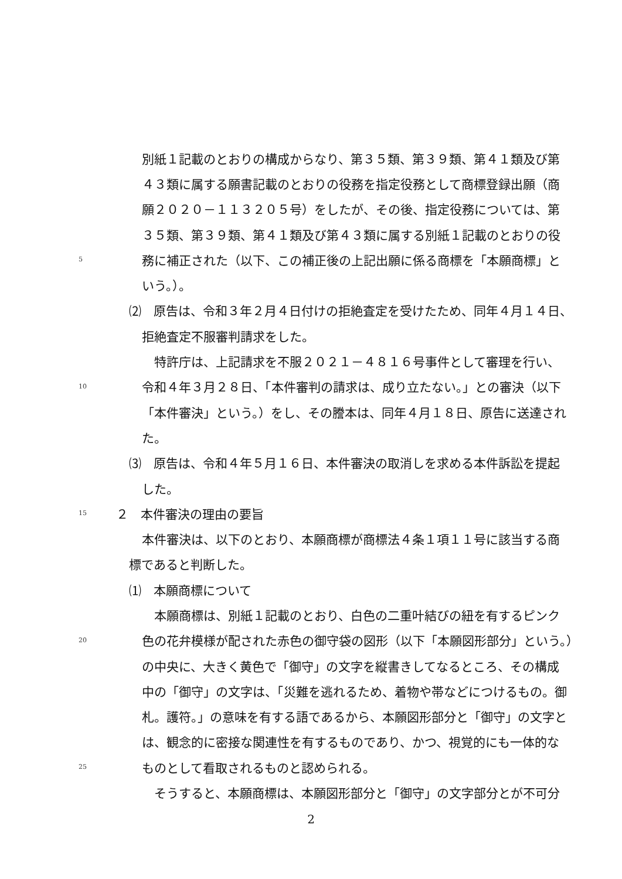別紙１記載のとおりの構成からなり、第３５類、第３９類、第４１類及び第
４３類に属する願書記載のとおりの役務を指定役務として商標登録出願（商
願２０２０－１１３２０５号）をしたが、その後、指定役務については、第
３５類、第３９類、第４１類及び第４３類に属する別紙１記載のとおりの役
5 務に補正された（以下、この補正後の上記出願に係る商標を「本願商標」と
いう。）。
⑵　原告は、令和３年２月４日付けの拒絶査定を受けたため、同年４月１４日、
拒絶査定不服審判請求をした。
　特許庁は、上記請求を不服２０２１－４８１６号事件として審理を行い、
10 令和４年３月２８日、「本件審判の請求は、成り立たない。」との審決（以下
「本件審決」という。）をし、その謄本は、同年４月１８日、原告に送達され
た。
⑶　原告は、令和４年５月１６日、本件審決の取消しを求める本件訴訟を提起
した。
15 ２　本件審決の理由の要旨
本件審決は、以下のとおり、本願商標が商標法４条１項１１号に該当する商
標であると判断した。
⑴　本願商標について
　本願商標は、別紙１記載のとおり、白色の二重叶結びの紐を有するピンク
20 色の花弁模様が配された赤色の御守袋の図形（以下「本願図形部分」という。）
の中央に、大きく黄色で「御守」の文字を縦書きしてなるところ、その構成
中の「御守」の文字は、「災難を逃れるため、着物や帯などにつけるもの。御
札。護符。」の意味を有する語であるから、本願図形部分と「御守」の文字と
は、観念的に密接な関連性を有するものであり、かつ、視覚的にも一体的な
25 ものとして看取されるものと認められる。
　そうすると、本願商標は、本願図形部分と「御守」の文字部分とが不可分
2